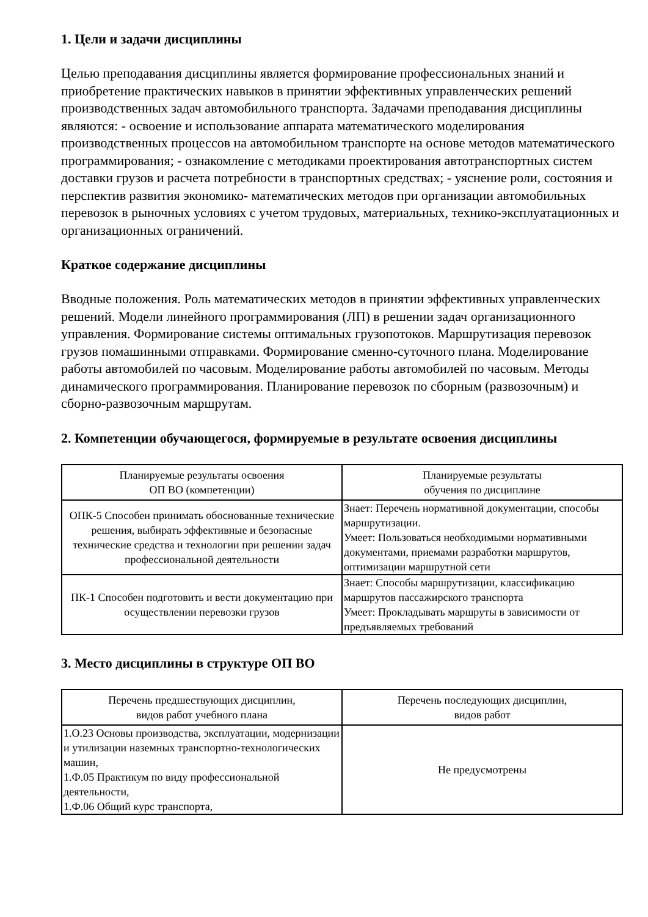1. Цели и задачи дисциплины
Целью преподавания дисциплины является формирование профессиональных знаний и приобретение практических навыков в принятии эффективных управленческих решений производственных задач автомобильного транспорта. Задачами преподавания дисциплины являются: - освоение и использование аппарата математического моделирования производственных процессов на автомобильном транспорте на основе методов математического программирования; - ознакомление с методиками проектирования автотранспортных систем доставки грузов и расчета потребности в транспортных средствах; - уяснение роли, состояния и перспектив развития экономико- математических методов при организации автомобильных перевозок в рыночных условиях с учетом трудовых, материальных, технико-эксплуатационных и организационных ограничений.
Краткое содержание дисциплины
Вводные положения. Роль математических методов в принятии эффективных управленческих решений. Модели линейного программирования (ЛП) в решении задач организационного управления. Формирование системы оптимальных грузопотоков. Маршрутизация перевозок грузов помашинными отправками. Формирование сменно-суточного плана. Моделирование работы автомобилей по часовым. Моделирование работы автомобилей по часовым. Методы динамического программирования. Планирование перевозок по сборным (развозочным) и сборно-развозочным маршрутам.
2. Компетенции обучающегося, формируемые в результате освоения дисциплины
| Планируемые результаты освоения ОП ВО (компетенции) | Планируемые результаты обучения по дисциплине |
| --- | --- |
| ОПК-5 Способен принимать обоснованные технические решения, выбирать эффективные и безопасные технические средства и технологии при решении задач профессиональной деятельности | Знает: Перечень нормативной документации, способы маршрутизации. Умеет: Пользоваться необходимыми нормативными документами, приемами разработки маршрутов, оптимизации маршрутной сети |
| ПК-1 Способен подготовить и вести документацию при осуществлении перевозки грузов | Знает: Способы маршрутизации, классификацию маршрутов пассажирского транспорта Умеет: Прокладывать маршруты в зависимости от предъявляемых требований |
3. Место дисциплины в структуре ОП ВО
| Перечень предшествующих дисциплин, видов работ учебного плана | Перечень последующих дисциплин, видов работ |
| --- | --- |
| 1.О.23 Основы производства, эксплуатации, модернизации и утилизации наземных транспортно-технологических машин, 1.Ф.05 Практикум по виду профессиональной деятельности, 1.Ф.06 Общий курс транспорта, | Не предусмотрены |